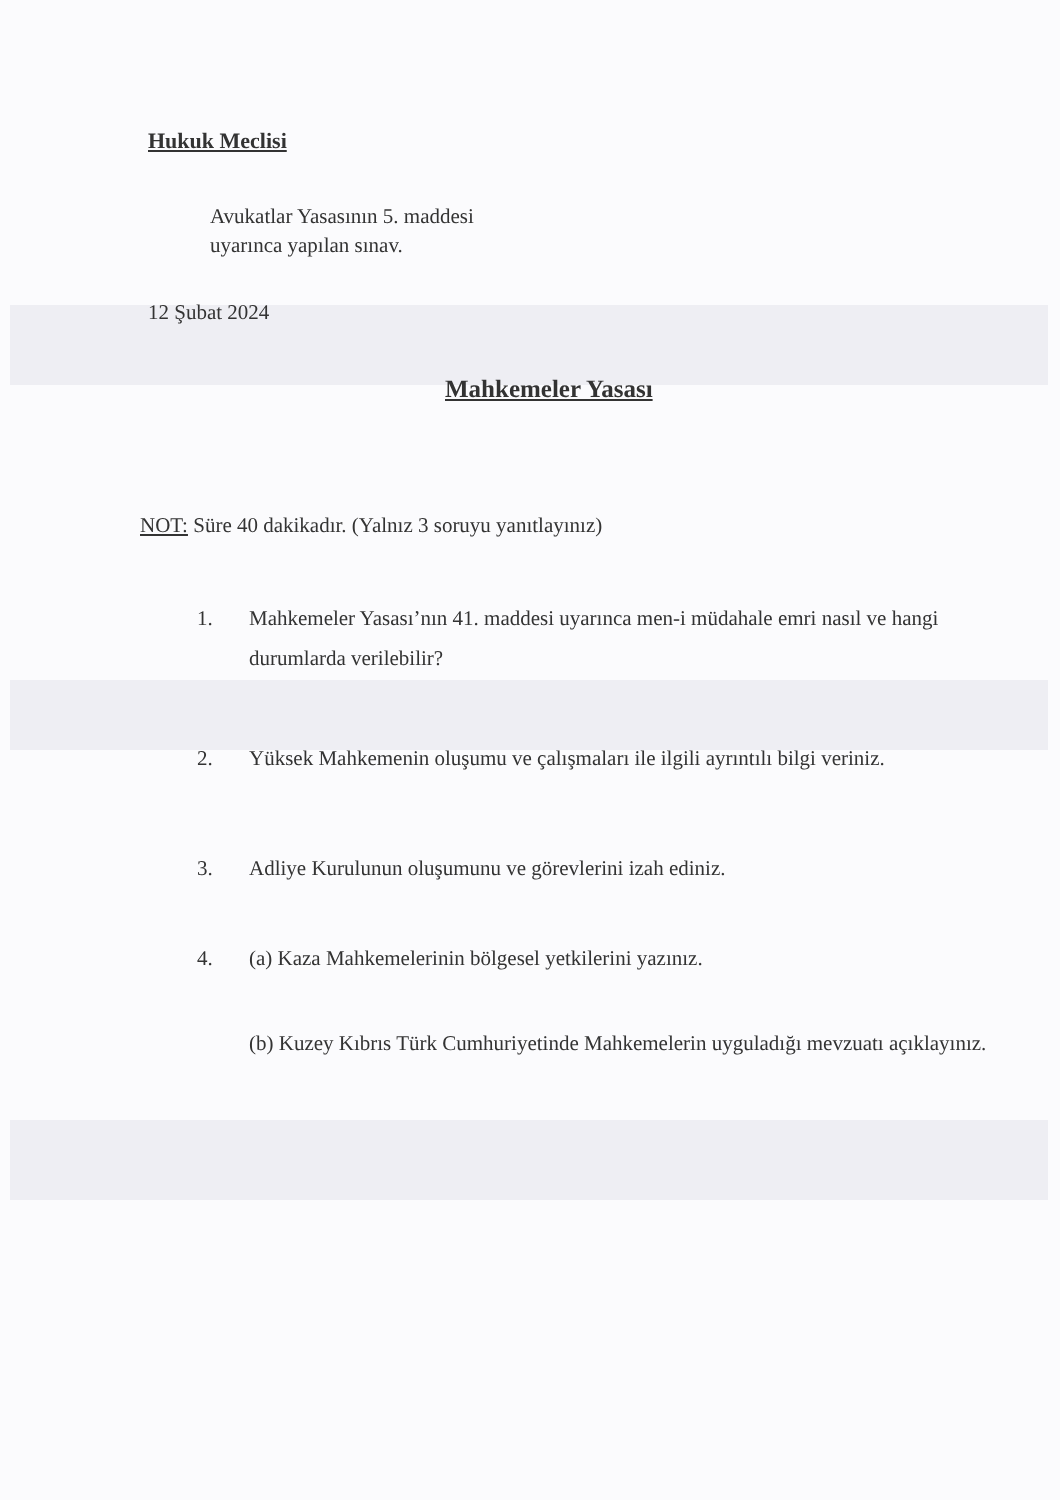Hukuk Meclisi
Avukatlar Yasasının 5. maddesi
uyarınca yapılan sınav.
12 Şubat 2024
Mahkemeler Yasası
NOT: Süre 40 dakikadır. (Yalnız 3 soruyu yanıtlayınız)
1. Mahkemeler Yasası’nın 41. maddesi uyarınca men-i müdahale emri nasıl ve hangi durumlarda verilebilir?
2. Yüksek Mahkemenin oluşumu ve çalışmaları ile ilgili ayrıntılı bilgi veriniz.
3. Adliye Kurulunun oluşumunu ve görevlerini izah ediniz.
4. (a) Kaza Mahkemelerinin bölgesel yetkilerini yazınız.
(b) Kuzey Kıbrıs Türk Cumhuriyetinde Mahkemelerin uyguladığı mevzuatı açıklayınız.